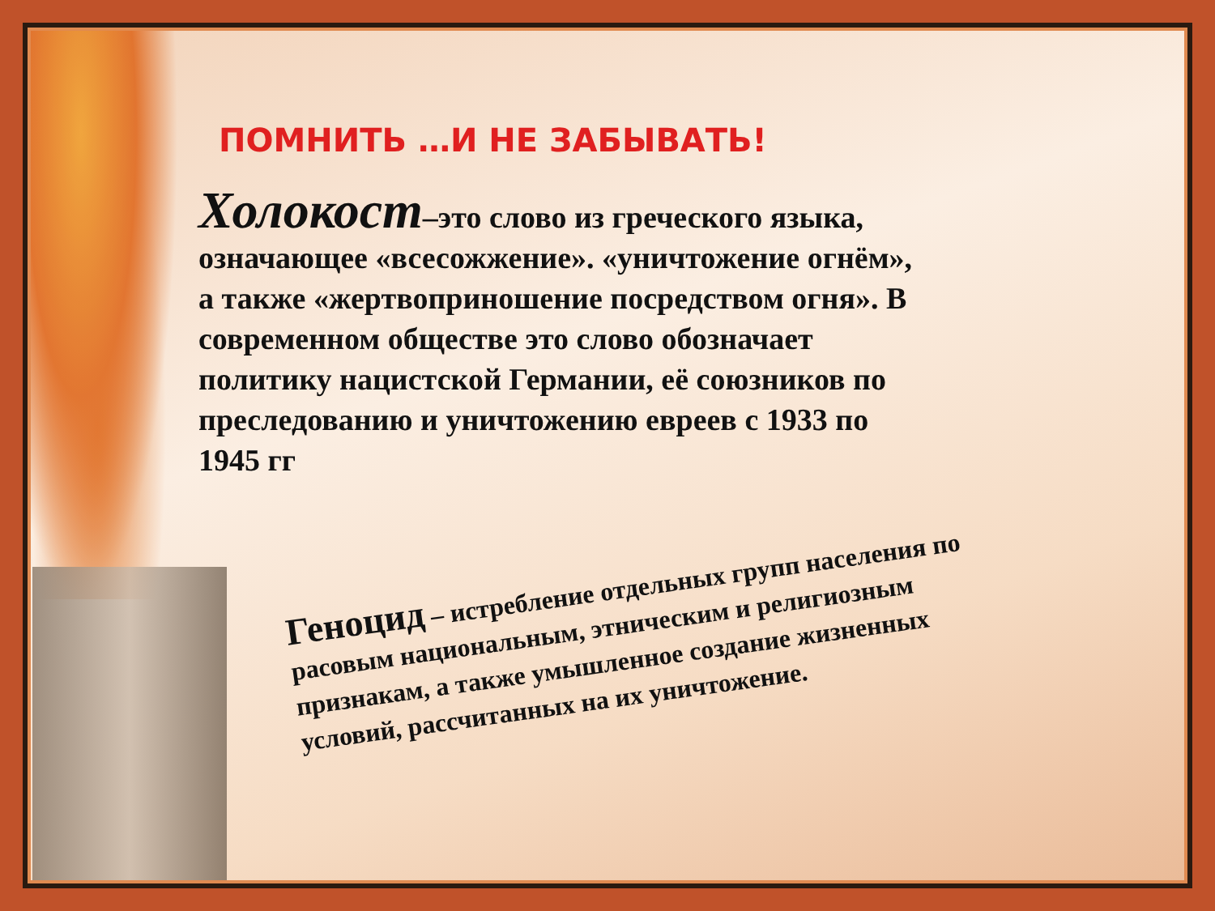ПОМНИТЬ …И НЕ ЗАБЫВАТЬ!
Холокост–это слово из греческого языка, означающее «всесожжение». «уничтожение огнём», а также «жертвоприношение посредством огня». В современном обществе это слово обозначает политику нацистской Германии, её союзников по преследованию и уничтожению евреев с 1933 по 1945 гг
Геноцид – истребление отдельных групп населения по расовым национальным, этническим и религиозным признакам, а также умышленное создание жизненных условий, рассчитанных на их уничтожение.